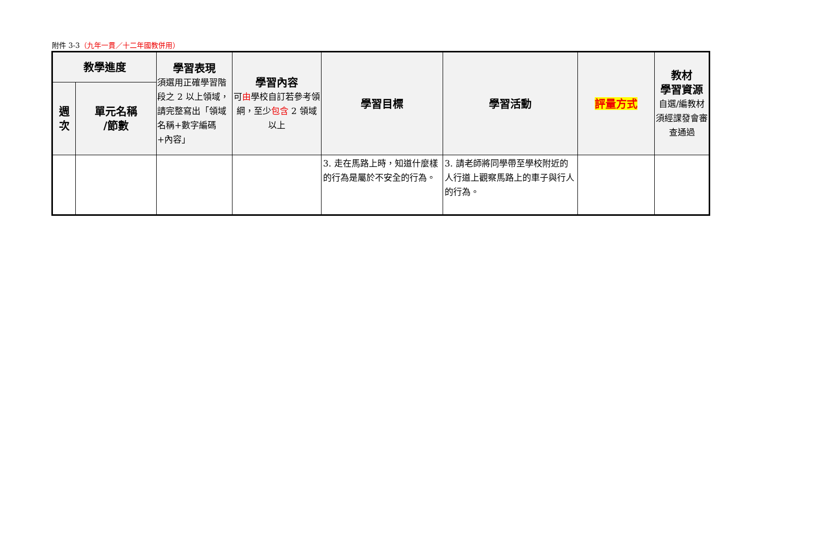附件 3-3（九年一貫／十二年國教併用）
| 教學進度 | | 學習表現 須選用正確學習階段之 2 以上領域，請完整寫出「領域名稱+數字編碼+內容」 | 學習內容 可 由 學校自訂若參考領綱，至少 包含 2 領域以上 | 學習目標 | 學習活動 | 評量方式 | 教材 學習資源 自選/編教材須經課發會審查通過 |
| --- | --- | --- | --- | --- | --- | --- | --- |
| 週 次 | 單元名稱 /節數 | | | | | | |
| | | | | 3. 走在馬路上時，知道什麼樣的行為是屬於不安全的行為。 | 3. 請老師將同學帶至學校附近的人行道上觀察馬路上的車子與行人的行為。 | | |